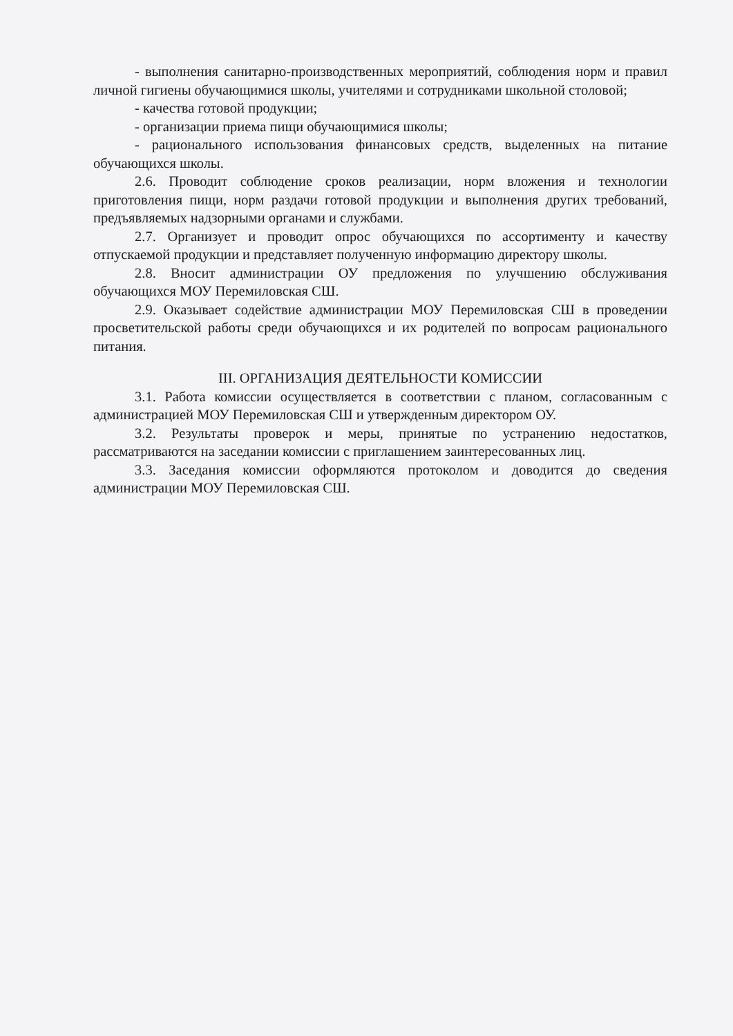- выполнения санитарно-производственных мероприятий, соблюдения норм и правил личной гигиены обучающимися школы, учителями и сотрудниками школьной столовой;
- качества готовой продукции;
- организации приема пищи обучающимися школы;
- рационального использования финансовых средств, выделенных на питание обучающихся школы.
2.6. Проводит соблюдение сроков реализации, норм вложения и технологии приготовления пищи, норм раздачи готовой продукции и выполнения других требований, предъявляемых надзорными органами и службами.
2.7. Организует и проводит опрос обучающихся по ассортименту и качеству отпускаемой продукции и представляет полученную информацию директору школы.
2.8. Вносит администрации ОУ предложения по улучшению обслуживания обучающихся МОУ Перемиловская СШ.
2.9. Оказывает содействие администрации МОУ Перемиловская СШ в проведении просветительской работы среди обучающихся и их родителей по вопросам рационального питания.
III. ОРГАНИЗАЦИЯ ДЕЯТЕЛЬНОСТИ КОМИССИИ
3.1. Работа комиссии осуществляется в соответствии с планом, согласованным с администрацией МОУ Перемиловская СШ и утвержденным директором ОУ.
3.2. Результаты проверок и меры, принятые по устранению недостатков, рассматриваются на заседании комиссии с приглашением заинтересованных лиц.
3.3. Заседания комиссии оформляются протоколом и доводится до сведения администрации МОУ Перемиловская СШ.